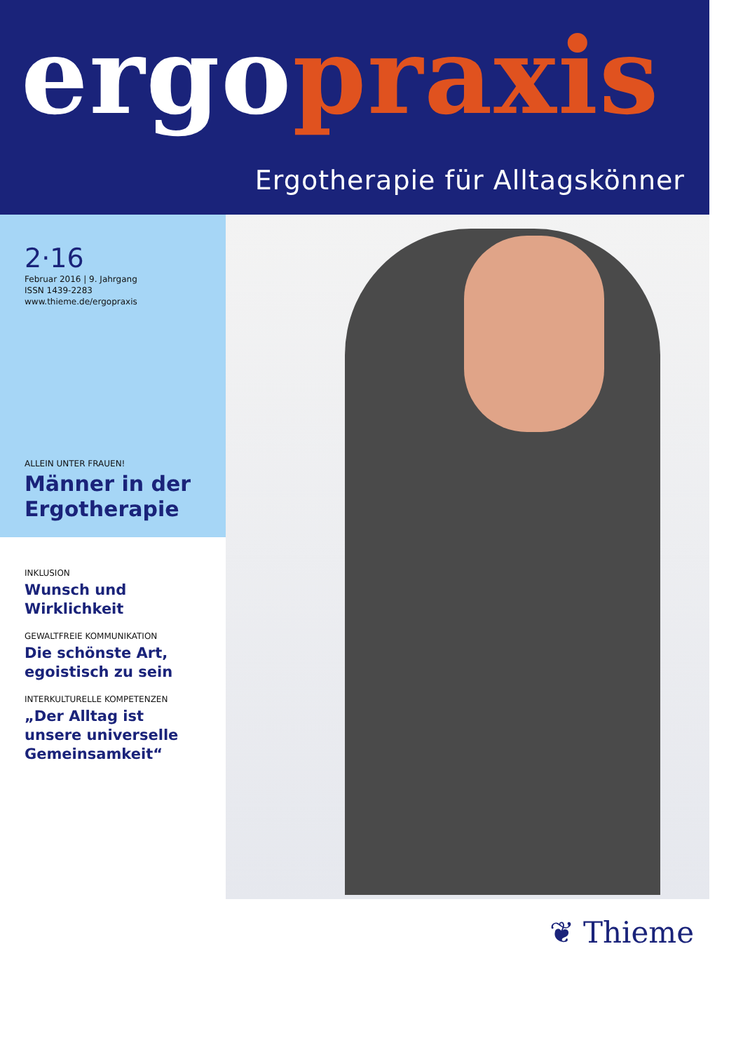ergo praxis
Ergotherapie für Alltagskönner
2·16
Februar 2016 | 9. Jahrgang
ISSN 1439-2283
www.thieme.de/ergopraxis
ALLEIN UNTER FRAUEN!
Männer in der Ergotherapie
INKLUSION
Wunsch und
Wirklichkeit
GEWALTFREIE KOMMUNIKATION
Die schönste Art,
egoistisch zu sein
INTERKULTURELLE KOMPETENZEN
„Der Alltag ist
unsere universelle
Gemeinsamkeit“
❦ Thieme